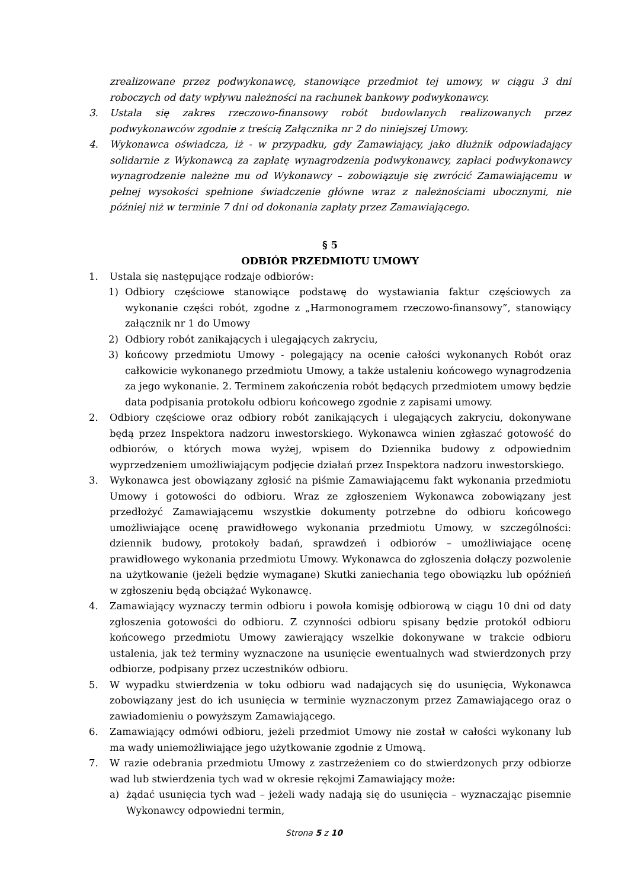zrealizowane przez podwykonawcę, stanowiące przedmiot tej umowy, w ciągu 3 dni roboczych od daty wpływu należności na rachunek bankowy podwykonawcy.
3. Ustala się zakres rzeczowo-finansowy robót budowlanych realizowanych przez podwykonawców zgodnie z treścią Załącznika nr 2 do niniejszej Umowy.
4. Wykonawca oświadcza, iż - w przypadku, gdy Zamawiający, jako dłużnik odpowiadający solidarnie z Wykonawcą za zapłatę wynagrodzenia podwykonawcy, zapłaci podwykonawcy wynagrodzenie należne mu od Wykonawcy – zobowiązuje się zwrócić Zamawiającemu w pełnej wysokości spełnione świadczenie główne wraz z należnościami ubocznymi, nie później niż w terminie 7 dni od dokonania zapłaty przez Zamawiającego.
§ 5
ODBIÓR PRZEDMIOTU UMOWY
1. Ustala się następujące rodzaje odbiorów:
1) Odbiory częściowe stanowiące podstawę do wystawiania faktur częściowych za wykonanie części robót, zgodne z „Harmonogramem rzeczowo-finansowy”, stanowiący załącznik nr 1 do Umowy
2) Odbiory robót zanikających i ulegających zakryciu,
3) końcowy przedmiotu Umowy - polegający na ocenie całości wykonanych Robót oraz całkowicie wykonanego przedmiotu Umowy, a także ustaleniu końcowego wynagrodzenia za jego wykonanie. 2. Terminem zakończenia robót będących przedmiotem umowy będzie data podpisania protokołu odbioru końcowego zgodnie z zapisami umowy.
2. Odbiory częściowe oraz odbiory robót zanikających i ulegających zakryciu, dokonywane będą przez Inspektora nadzoru inwestorskiego. Wykonawca winien zgłaszać gotowość do odbiorów, o których mowa wyżej, wpisem do Dziennika budowy z odpowiednim wyprzedzeniem umożliwiającym podjęcie działań przez Inspektora nadzoru inwestorskiego.
3. Wykonawca jest obowiązany zgłosić na piśmie Zamawiającemu fakt wykonania przedmiotu Umowy i gotowości do odbioru. Wraz ze zgłoszeniem Wykonawca zobowiązany jest przedłożyć Zamawiającemu wszystkie dokumenty potrzebne do odbioru końcowego umożliwiające ocenę prawidłowego wykonania przedmiotu Umowy, w szczególności: dziennik budowy, protokoły badań, sprawdzeń i odbiorów – umożliwiające ocenę prawidłowego wykonania przedmiotu Umowy. Wykonawca do zgłoszenia dołączy pozwolenie na użytkowanie (jeżeli będzie wymagane) Skutki zaniechania tego obowiązku lub opóźnień w zgłoszeniu będą obciążać Wykonawcę.
4. Zamawiający wyznaczy termin odbioru i powoła komisję odbiorową w ciągu 10 dni od daty zgłoszenia gotowości do odbioru. Z czynności odbioru spisany będzie protokół odbioru końcowego przedmiotu Umowy zawierający wszelkie dokonywane w trakcie odbioru ustalenia, jak też terminy wyznaczone na usunięcie ewentualnych wad stwierdzonych przy odbiorze, podpisany przez uczestników odbioru.
5. W wypadku stwierdzenia w toku odbioru wad nadających się do usunięcia, Wykonawca zobowiązany jest do ich usunięcia w terminie wyznaczonym przez Zamawiającego oraz o zawiadomieniu o powyższym Zamawiającego.
6. Zamawiający odmówi odbioru, jeżeli przedmiot Umowy nie został w całości wykonany lub ma wady uniemożliwiające jego użytkowanie zgodnie z Umową.
7. W razie odebrania przedmiotu Umowy z zastrzeżeniem co do stwierdzonych przy odbiorze wad lub stwierdzenia tych wad w okresie rękojmi Zamawiający może:
a) żądać usunięcia tych wad – jeżeli wady nadają się do usunięcia – wyznaczając pisemnie Wykonawcy odpowiedni termin,
Strona 5 z 10